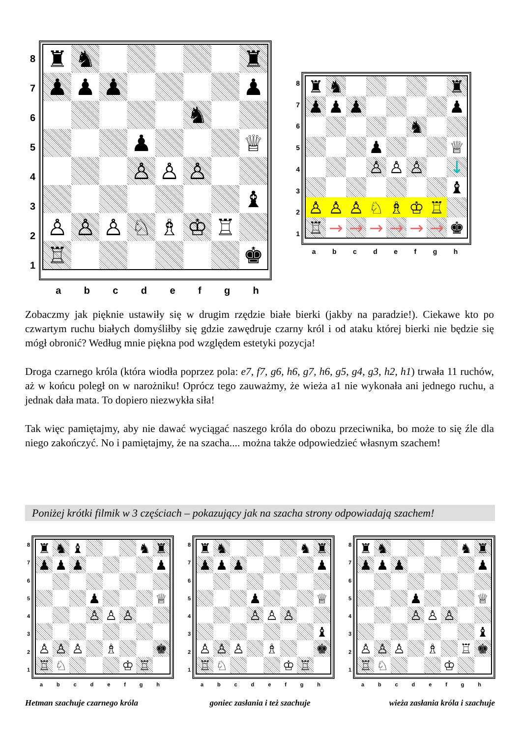87654321
| ♜ | ♞ | | | | | | ♜ |
| ♟ | ♟ | ♟ | | | | | ♟ |
| | | | | | ♞ | | |
| | | | ♟ | | | | ♕ |
| | | | ♙ | ♙ | ♙ | | |
| | | | | | | | ♝ |
| ♙ | ♙ | ♙ | ♘ | ♗ | ♔ | ♖ | |
| ♖ | | | | | | | ♚ |
abcdefgh
87654321
| ♜ | ♞ | | | | | | ♜ |
| ♟ | ♟ | ♟ | | | | | ♟ |
| | | | | | ♞ | | |
| | | | ♟ | | | | ♕ |
| | | | ♙ | ♙ | ♙ | | ↓ |
| | | | | | | | ♝ |
| ♙ | ♙ | ♙ | ♘ | ♗ | ♔ | ♖ | |
| ♖ | → | → | → | → | → | → | ♚ |
abcdefgh
Zobaczmy jak pięknie ustawiły się w drugim rzędzie białe bierki (jakby na paradzie!). Ciekawe kto po czwartym ruchu białych domyśliłby się gdzie zawędruje czarny król i od ataku której bierki nie będzie się mógł obronić? Według mnie piękna pod względem estetyki pozycja!
Droga czarnego króla (która wiodła poprzez pola: e7, f7, g6, h6, g7, h6, g5, g4, g3, h2, h1) trwała 11 ruchów, aż w końcu poległ on w narożniku! Oprócz tego zauważmy, że wieża a1 nie wykonała ani jednego ruchu, a jednak dała mata. To dopiero niezwykła siła!
Tak więc pamiętajmy, aby nie dawać wyciągać naszego króla do obozu przeciwnika, bo może to się źle dla niego zakończyć. No i pamiętajmy, że na szacha.... można także odpowiedzieć własnym szachem!
Poniżej krótki filmik w 3 częściach – pokazujący jak na szacha strony odpowiadają szachem!
87654321
| ♜ | ♞ | ♝ | | | | ♞ | ♜ |
| ♟ | ♟ | ♟ | | | | | ♟ |
| | | | ♟ | | | | ♕ |
| | | | ♙ | ♙ | ♙ | | |
| ♙ | ♙ | ♙ | | ♗ | | | ♚ |
| ♖ | ♘ | | | | ♔ | ♖ | |
abcdefgh
87654321
| ♜ | ♞ | | | | | ♞ | ♜ |
| ♟ | ♟ | ♟ | | | | | ♟ |
| | | | ♟ | | | | ♕ |
| | | | ♙ | ♙ | ♙ | | |
| | | | | | | | ♝ |
| ♙ | ♙ | ♙ | | ♗ | | | ♚ |
| ♖ | ♘ | | | | ♔ | ♖ | |
abcdefgh
87654321
| ♜ | ♞ | | | | | ♞ | ♜ |
| ♟ | ♟ | ♟ | | | | | ♟ |
| | | | ♟ | | | | ♕ |
| | | | ♙ | ♙ | ♙ | | |
| | | | | | | | ♝ |
| ♙ | ♙ | ♙ | | ♗ | | ♖ | ♚ |
| ♖ | ♘ | | | | ♔ | | |
abcdefgh
Hetman szachuje czarnego króla goniec zasłania i też szachuje wieża zasłania króla i szachuje